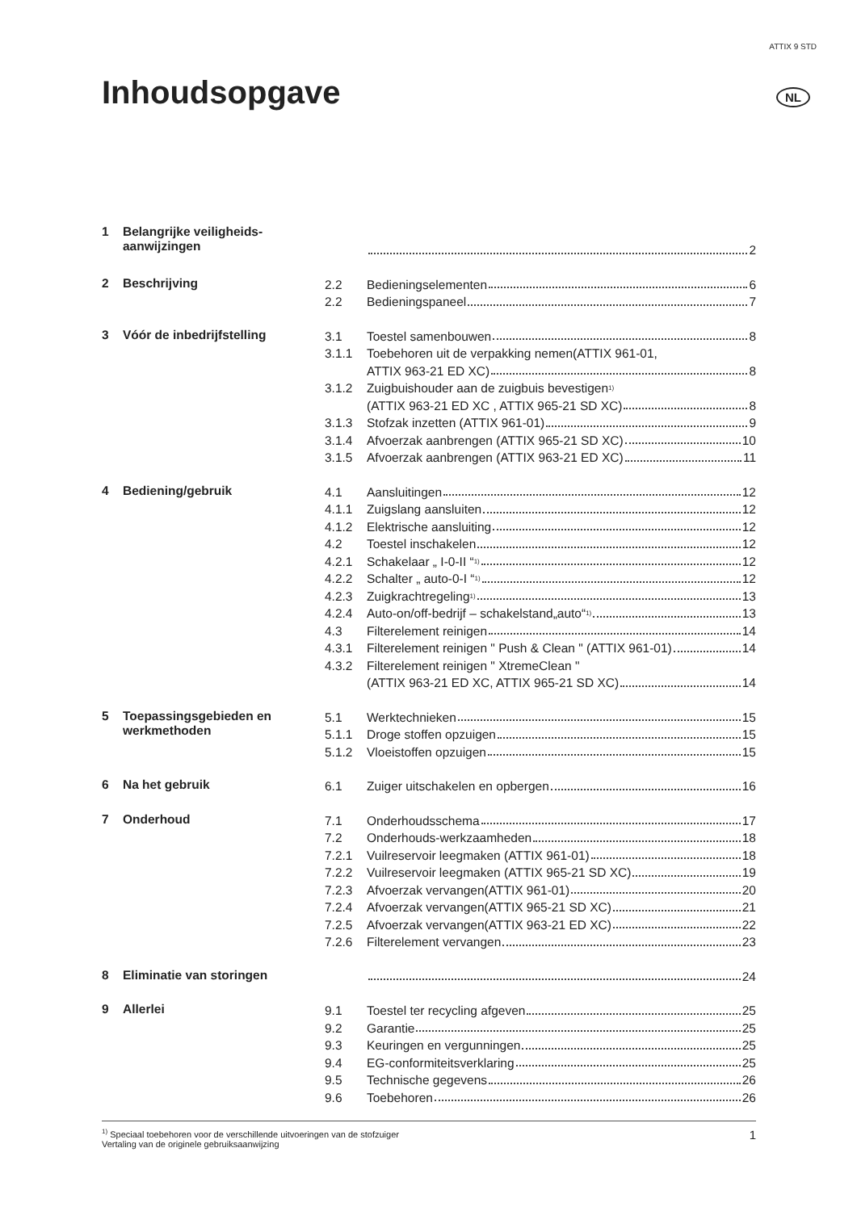ATTIX 9 STD
Inhoudsopgave NL
1 Belangrijke veiligheids-
aanwijzingen
2
2 Beschrijving
2.2 Bedieningselementen 6
2.2 Bedieningspaneel 7
3 Vóór de inbedrijfstelling
3.1 Toestel samenbouwen 8
3.1.1 Toebehoren uit de verpakking nemen(ATTIX 961-01,
ATTIX 963-21 ED XC) 8
3.1.2 Zuigbuishouder aan de zuigbuis bevestigen <sup>1)</sup>
(ATTIX 963-21 ED XC , ATTIX 965-21 SD XC) 8
3.1.3 Stofzak inzetten (ATTIX 961-01) 9
3.1.4 Afvoerzak aanbrengen (ATTIX 965-21 SD XC) 10
3.1.5 Afvoerzak aanbrengen (ATTIX 963-21 ED XC) 11
4 Bediening/gebruik
4.1 Aansluitingen 12
4.1.1 Zuigslang aansluiten 12
4.1.2 Elektrische aansluiting 12
4.2 Toestel inschakelen 12
4.2.1 Schakelaar „ I-0-II “ <sup>1)</sup> 12
4.2.2 Schalter „ auto-0-I “ <sup>1)</sup> 12
4.2.3 Zuigkrachtregeling <sup>1)</sup> 13
4.2.4 Auto-on/off-bedrijf – schakelstand„auto“ <sup>1)</sup> 13
4.3 Filterelement reinigen 14
4.3.1 Filterelement reinigen " Push & Clean " (ATTIX 961-01) 14
4.3.2 Filterelement reinigen " XtremeClean "
(ATTIX 963-21 ED XC, ATTIX 965-21 SD XC) 14
5 Toepassingsgebieden en
werkmethoden
5.1 Werktechnieken 15
5.1.1 Droge stoffen opzuigen 15
5.1.2 Vloeistoffen opzuigen 15
6 Na het gebruik
6.1 Zuiger uitschakelen en opbergen 16
7 Onderhoud
7.1 Onderhoudsschema 17
7.2 Onderhouds-werkzaamheden 18
7.2.1 Vuilreservoir leegmaken (ATTIX 961-01) 18
7.2.2 Vuilreservoir leegmaken (ATTIX 965-21 SD XC) 19
7.2.3 Afvoerzak vervangen(ATTIX 961-01) 20
7.2.4 Afvoerzak vervangen(ATTIX 965-21 SD XC) 21
7.2.5 Afvoerzak vervangen(ATTIX 963-21 ED XC) 22
7.2.6 Filterelement vervangen 23
8 Eliminatie van storingen
24
9 Allerlei
9.1 Toestel ter recycling afgeven 25
9.2 Garantie 25
9.3 Keuringen en vergunningen 25
9.4 EG-conformiteitsverklaring 25
9.5 Technische gegevens 26
9.6 Toebehoren 26
<sup>1)</sup> Speciaal toebehoren voor de verschillende uitvoeringen van de stofzuiger
Vertaling van de originele gebruiksaanwijzing
1